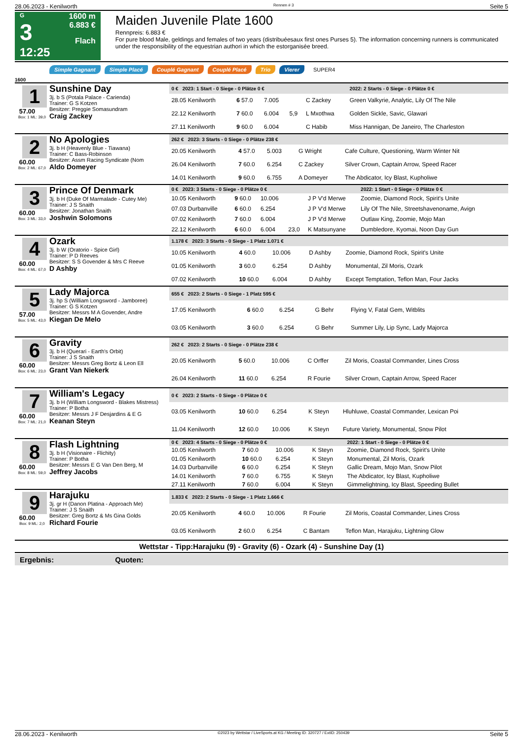28.06.2023 - Kenilworth Rennen # 3 Seite 5
G
3
12:25
1600 m
6.883 €
Flach
Maiden Juvenile Plate 1600
Rennpreis: 6.883 €
For pure blood Male, geldings and females of two years (distribuéesaux first ones Purses 5). The information concerning runners is communicated under the responsibility of the equestrian authori in which the estorganisée breed.
Simple Gagnant Simple Placé Couplé Gagnant Couplé Placé Trio Vierer SUPER4
1600
1
57.00
Box: 1 ML: 39,0
Sunshine Day
3j. b S (Potala Palace - Carienda)
Trainer: G S Kotzen
Besitzer: Preggie Somasundram
Craig Zackey
| 0 € 2023: 1 Start - 0 Siege - 0 Plätze 0 € | | | | | 2022: 2 Starts - 0 Siege - 0 Plätze 0 € |
| --- | --- | --- | --- | --- | --- |
| 28.05 Kenilworth | 6 57.0 | 7.005 | | C Zackey | Green Valkyrie, Analytic, Lily Of The Nile |
| 22.12 Kenilworth | 7 60.0 | 6.004 | 5,9 | L Mxothwa | Golden Sickle, Savic, Glawari |
| 27.11 Kenilworth | 9 60.0 | 6.004 | | C Habib | Miss Hannigan, De Janeiro, The Charleston |
2
60.00
Box: 2 ML: 67,0
No Apologies
3j. b H (Heavenly Blue - Tiawana)
Trainer: C Bass-Robinson
Besitzer: Assm Racing Syndicate (Nom
Aldo Domeyer
| 262 € 2023: 3 Starts - 0 Siege - 0 Plätze 238 € | | | | | |
| --- | --- | --- | --- | --- | --- |
| 20.05 Kenilworth | 4 57.0 | 5.003 | | G Wright | Cafe Culture, Questioning, Warm Winter Nit |
| 26.04 Kenilworth | 7 60.0 | 6.254 | | C Zackey | Silver Crown, Captain Arrow, Speed Racer |
| 14.01 Kenilworth | 9 60.0 | 6.755 | | A Domeyer | The Abdicator, Icy Blast, Kupholiwe |
3
60.00
Box: 3 ML: 33,0
Prince Of Denmark
3j. b H (Duke Of Marmalade - Cutey Me)
Trainer: J S Snaith
Besitzer: Jonathan Snaith
Joshwin Solomons
| 0 € 2023: 3 Starts - 0 Siege - 0 Plätze 0 € | | | | | 2022: 1 Start - 0 Siege - 0 Plätze 0 € |
| --- | --- | --- | --- | --- | --- |
| 10.05 Kenilworth | 9 60.0 | 10.006 | | J P V'd Merwe | Zoomie, Diamond Rock, Spirit's Unite |
| 07.03 Durbanville | 6 60.0 | 6.254 | | J P V'd Merwe | Lily Of The Nile, Streetshavenoname, Avign |
| 07.02 Kenilworth | 7 60.0 | 6.004 | | J P V'd Merwe | Outlaw King, Zoomie, Mojo Man |
| 22.12 Kenilworth | 6 60.0 | 6.004 | 23,0 | K Matsunyane | Dumbledore, Kyomai, Noon Day Gun |
4
60.00
Box: 4 ML: 67,0
Ozark
3j. b W (Oratorio - Spice Girl)
Trainer: P D Reeves
Besitzer: S S Govender & Mrs C Reeve
D Ashby
| 1.178 € 2023: 3 Starts - 0 Siege - 1 Platz 1.071 € | | | | | |
| --- | --- | --- | --- | --- | --- |
| 10.05 Kenilworth | 4 60.0 | 10.006 | | D Ashby | Zoomie, Diamond Rock, Spirit's Unite |
| 01.05 Kenilworth | 3 60.0 | 6.254 | | D Ashby | Monumental, Zil Moris, Ozark |
| 07.02 Kenilworth | 10 60.0 | 6.004 | | D Ashby | Except Temptation, Teflon Man, Four Jacks |
5
57.00
Box: 5 ML: 43,0
Lady Majorca
3j. hp S (William Longsword - Jamboree)
Trainer: G S Kotzen
Besitzer: Messrs M A Govender, Andre
Kiegan De Melo
| 655 € 2023: 2 Starts - 0 Siege - 1 Platz 595 € | | | | | |
| --- | --- | --- | --- | --- | --- |
| 17.05 Kenilworth | 6 60.0 | 6.254 | | G Behr | Flying V, Fatal Gem, Witblits |
| 03.05 Kenilworth | 3 60.0 | 6.254 | | G Behr | Summer Lily, Lip Sync, Lady Majorca |
6
60.00
Box: 6 ML: 23,0
Gravity
3j. b H (Querari - Earth's Orbit)
Trainer: J S Snaith
Besitzer: Messrs Greg Bortz & Leon Ell
Grant Van Niekerk
| 262 € 2023: 2 Starts - 0 Siege - 0 Plätze 238 € | | | | | |
| --- | --- | --- | --- | --- | --- |
| 20.05 Kenilworth | 5 60.0 | 10.006 | | C Orffer | Zil Moris, Coastal Commander, Lines Cross |
| 26.04 Kenilworth | 11 60.0 | 6.254 | | R Fourie | Silver Crown, Captain Arrow, Speed Racer |
7
60.00
Box: 7 ML: 21,0
William's Legacy
3j. b H (William Longsword - Blakes Mistress)
Trainer: P Botha
Besitzer: Messrs J F Desjardins & E G
Keanan Steyn
| 0 € 2023: 2 Starts - 0 Siege - 0 Plätze 0 € | | | | | |
| --- | --- | --- | --- | --- | --- |
| 03.05 Kenilworth | 10 60.0 | 6.254 | | K Steyn | Hluhluwe, Coastal Commander, Lexican Poi |
| 11.04 Kenilworth | 12 60.0 | 10.006 | | K Steyn | Future Variety, Monumental, Snow Pilot |
8
60.00
Box: 8 ML: 59,0
Flash Lightning
3j. b H (Visionaire - Flichity)
Trainer: P Botha
Besitzer: Messrs E G Van Den Berg, M
Jeffrey Jacobs
| 0 € 2023: 4 Starts - 0 Siege - 0 Plätze 0 € | | | | | 2022: 1 Start - 0 Siege - 0 Plätze 0 € |
| --- | --- | --- | --- | --- | --- |
| 10.05 Kenilworth | 7 60.0 | 10.006 | | K Steyn | Zoomie, Diamond Rock, Spirit's Unite |
| 01.05 Kenilworth | 10 60.0 | 6.254 | | K Steyn | Monumental, Zil Moris, Ozark |
| 14.03 Durbanville | 6 60.0 | 6.254 | | K Steyn | Gallic Dream, Mojo Man, Snow Pilot |
| 14.01 Kenilworth | 7 60.0 | 6.755 | | K Steyn | The Abdicator, Icy Blast, Kupholiwe |
| 27.11 Kenilworth | 7 60.0 | 6.004 | | K Steyn | Gimmelightning, Icy Blast, Speeding Bullet |
9
60.00
Box: 9 ML: 2,0
Harajuku
3j. gr H (Danon Platina - Approach Me)
Trainer: J S Snaith
Besitzer: Greg Bortz & Ms Gina Golds
Richard Fourie
| 1.833 € 2023: 2 Starts - 0 Siege - 1 Platz 1.666 € | | | | | |
| --- | --- | --- | --- | --- | --- |
| 20.05 Kenilworth | 4 60.0 | 10.006 | | R Fourie | Zil Moris, Coastal Commander, Lines Cross |
| 03.05 Kenilworth | 2 60.0 | 6.254 | | C Bantam | Teflon Man, Harajuku, Lightning Glow |
Wettstar - Tipp:Harajuku (9) - Gravity (6) - Ozark (4) - Sunshine Day (1)
Ergebnis: Quoten:
28.06.2023 - Kenilworth ©2023 by Wettstar / LiveSports.at KG / Meeting ID: 320727 / ExtID: 250439 Seite 5